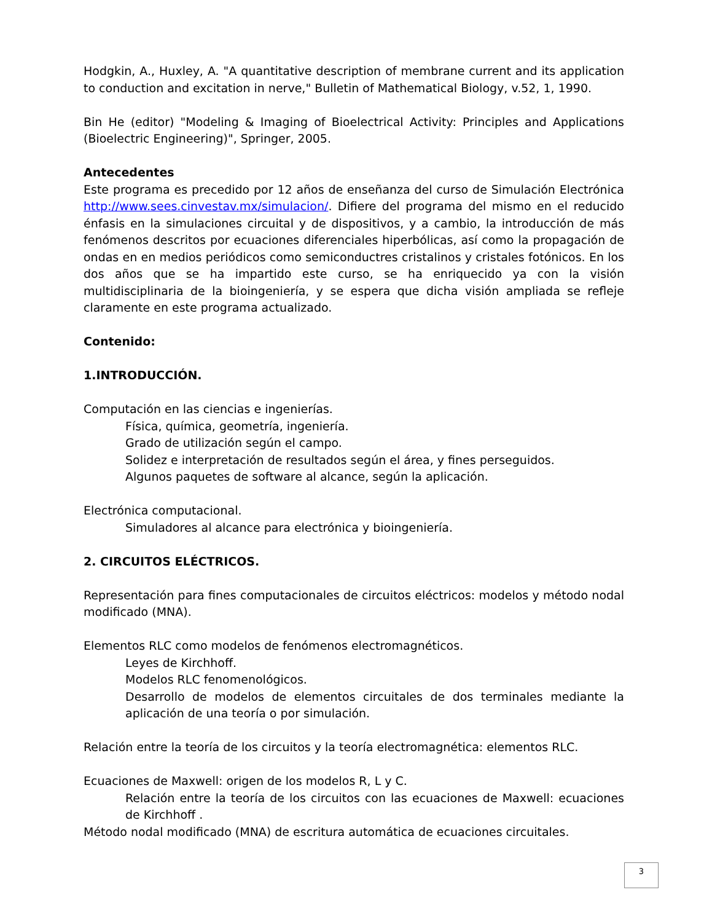Hodgkin, A., Huxley, A. "A quantitative description of membrane current and its application to conduction and excitation in nerve," Bulletin of Mathematical Biology, v.52, 1, 1990.
Bin He (editor) "Modeling & Imaging of Bioelectrical Activity: Principles and Applications (Bioelectric Engineering)", Springer, 2005.
Antecedentes
Este programa es precedido por 12 años de enseñanza del curso de Simulación Electrónica http://www.sees.cinvestav.mx/simulacion/. Difiere del programa del mismo en el reducido énfasis en la simulaciones circuital y de dispositivos, y a cambio, la introducción de más fenómenos descritos por ecuaciones diferenciales hiperbólicas, así como la propagación de ondas en en medios periódicos como semiconductres cristalinos y cristales fotónicos. En los dos años que se ha impartido este curso, se ha enriquecido ya con la visión multidisciplinaria de la bioingeniería, y se espera que dicha visión ampliada se refleje claramente en este programa actualizado.
Contenido:
1.INTRODUCCIÓN.
Computación en las ciencias e ingenierías.
Física, química, geometría, ingeniería.
Grado de utilización según el campo.
Solidez e interpretación de resultados según el área, y fines perseguidos.
Algunos paquetes de software al alcance, según la aplicación.
Electrónica computacional.
Simuladores al alcance para electrónica y bioingeniería.
2. CIRCUITOS ELÉCTRICOS.
Representación para fines computacionales de circuitos eléctricos: modelos y método nodal modificado (MNA).
Elementos RLC como modelos de fenómenos electromagnéticos.
Leyes de Kirchhoff.
Modelos RLC fenomenológicos.
Desarrollo de modelos de elementos circuitales de dos terminales mediante la aplicación de una teoría o por simulación.
Relación entre la teoría de los circuitos y la teoría electromagnética: elementos RLC.
Ecuaciones de Maxwell: origen de los modelos R, L y C.
Relación entre la teoría de los circuitos con las ecuaciones de Maxwell: ecuaciones de Kirchhoff .
Método nodal modificado (MNA) de escritura automática de ecuaciones circuitales.
3